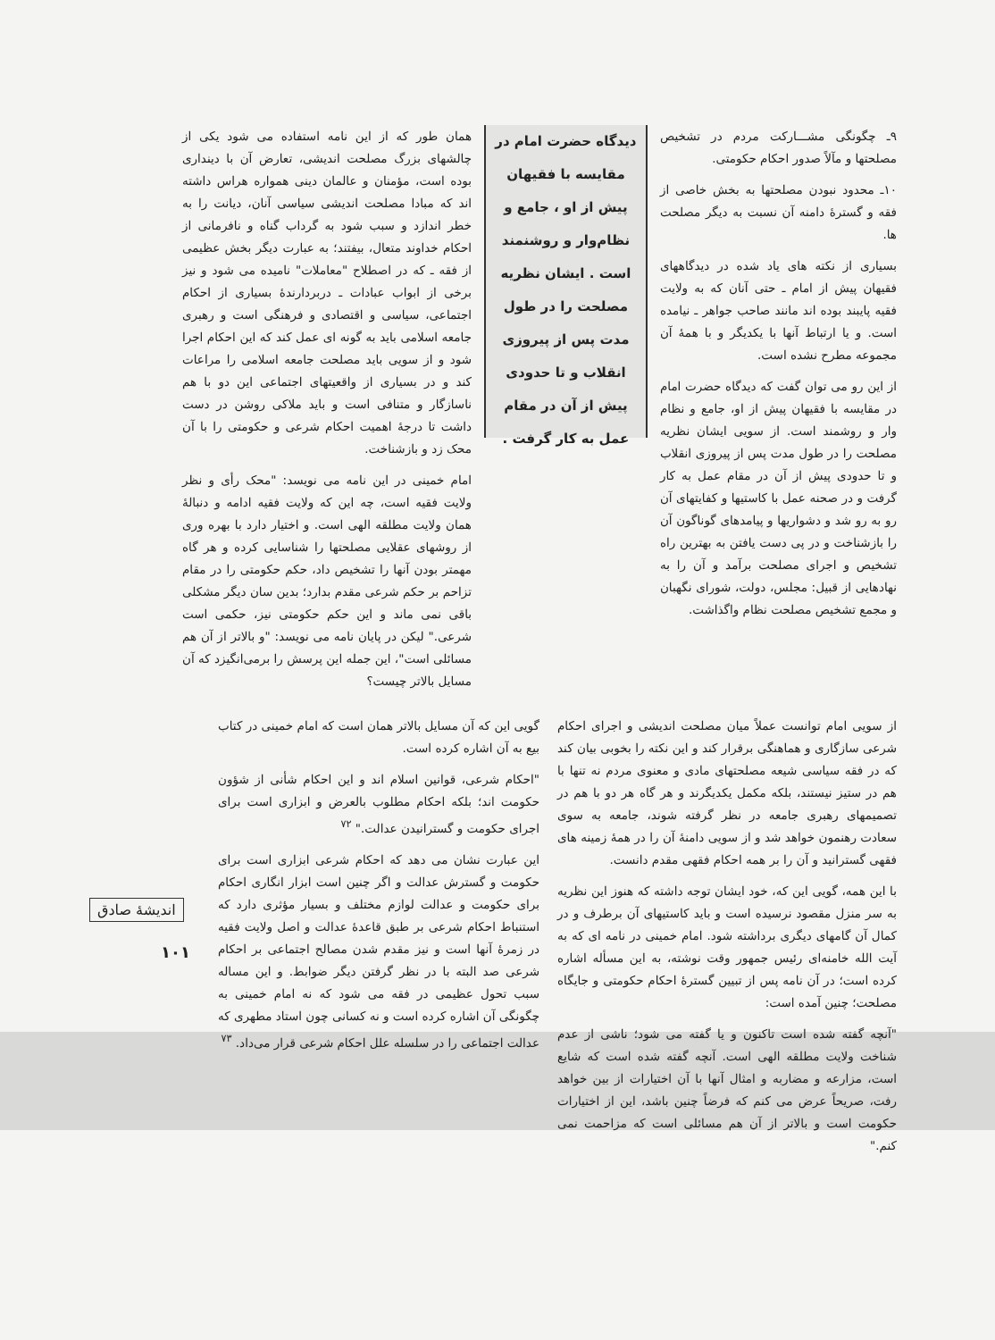۹ـ چگونگی مشـــارکت مردم در تشخیص مصلحتها و مآلاً صدور احکام حکومتی.
۱۰ـ محدود نبودن مصلحتها به بخش خاصی از فقه و گسترهٔ دامنه آن نسبت به دیگر مصلحت ها.
بسیاری از نکته های یاد شده در دیدگاههای فقیهان پیش از امام ـ حتی آنان که به ولایت فقیه پایبند بوده اند مانند صاحب جواهر ـ نیامده است. و یا ارتباط آنها با یکدیگر و با همهٔ آن مجموعه مطرح نشده است.
از این رو می توان گفت که دیدگاه حضرت امام در مقایسه با فقیهان پیش از او، جامع و نظام وار و روشمند است. از سویی ایشان نظریه مصلحت را در طول مدت پس از پیروزی انقلاب و تا حدودی پیش از آن در مقام عمل به کار گرفت و در صحنه عمل با کاستیها و کفایتهای آن رو به رو شد و دشواریها و پیامدهای گوناگون آن را بازشناخت و در پی دست یافتن به بهترین راه تشخیص و اجرای مصلحت برآمد و آن را به نهادهایی از قبیل: مجلس، دولت، شورای نگهبان و مجمع تشخیص مصلحت نظام واگذاشت.
دیدگاه حضرت امام در مقایسه با فقیهان پیش از او ، جامع و نظام‌وار و روشنمند است . ایشان نظریه مصلحت را در طول مدت پس از پیروزی انقلاب و تا حدودی پیش از آن در مقام عمل به کار گرفت .
همان طور که از این نامه استفاده می شود یکی از چالشهای بزرگ مصلحت اندیشی، تعارض آن با دینداری بوده است، مؤمنان و عالمان دینی همواره هراس داشته اند که مبادا مصلحت اندیشی سیاسی آنان، دیانت را به خطر اندازد و سبب شود به گرداب گناه و نافرمانی از احکام خداوند متعال، بیفتند؛ به عبارت دیگر بخش عظیمی از فقه ـ که در اصطلاح "معاملات" نامیده می شود و نیز برخی از ابواب عبادات ـ دربردارندهٔ بسیاری از احکام اجتماعی، سیاسی و اقتصادی و فرهنگی است و رهبری جامعه اسلامی باید به گونه ای عمل کند که این احکام اجرا شود و از سویی باید مصلحت جامعه اسلامی را مراعات کند و در بسیاری از واقعیتهای اجتماعی این دو با هم ناسازگار و متنافی است و باید ملاکی روشن در دست داشت تا درجهٔ اهمیت احکام شرعی و حکومتی را با آن محک زد و بازشناخت.
امام خمینی در این نامه می نویسد: "محک رأی و نظر ولایت فقیه است، چه این که ولایت فقیه ادامه و دنبالهٔ همان ولایت مطلقه الهی است. و اختیار دارد با بهره وری از روشهای عقلایی مصلحتها را شناسایی کرده و هر گاه مهمتر بودن آنها را تشخیص داد، حکم حکومتی را در مقام تزاحم بر حکم شرعی مقدم بدارد؛ بدین سان دیگر مشکلی باقی نمی ماند و این حکم حکومتی نیز، حکمی است شرعی." لیکن در پایان نامه می نویسد: "و بالاتر از آن هم مسائلی است"، این جمله این پرسش را برمی‌انگیزد که آن مسایل بالاتر چیست؟
از سویی امام توانست عملاً میان مصلحت اندیشی و اجرای احکام شرعی سازگاری و هماهنگی برقرار کند و این نکته را بخوبی بیان کند که در فقه سیاسی شیعه مصلحتهای مادی و معنوی مردم نه تنها با هم در ستیز نیستند، بلکه مکمل یکدیگرند و هر گاه هر دو با هم در تصمیمهای رهبری جامعه در نظر گرفته شوند، جامعه به سوی سعادت رهنمون خواهد شد و از سویی دامنهٔ آن را در همهٔ زمینه های فقهی گسترانید و آن را بر همه احکام فقهی مقدم دانست.
با این همه، گویی این که، خود ایشان توجه داشته که هنوز این نظریه به سر منزل مقصود نرسیده است و باید کاستیهای آن برطرف و در کمال آن گامهای دیگری برداشته شود. امام خمینی در نامه ای که به آیت الله خامنه‌ای رئیس جمهور وقت نوشته، به این مسأله اشاره کرده است؛ در آن نامه پس از تبیین گسترهٔ احکام حکومتی و جایگاه مصلحت؛ چنین آمده است:
"آنچه گفته شده است تاکنون و یا گفته می شود؛ ناشی از عدم شناخت ولایت مطلقه الهی است. آنچه گفته شده است که شایع است، مزارعه و مضاربه و امثال آنها با آن اختیارات از بین خواهد رفت، صریحاً عرض می کنم که فرضاً چنین باشد، این از اختیارات حکومت است و بالاتر از آن هم مسائلی است که مزاحمت نمی کنم."
گویی این که آن مسایل بالاتر همان است که امام خمینی در کتاب بیع به آن اشاره کرده است.
"احکام شرعی، قوانین اسلام اند و این احکام شأنی از شؤون حکومت اند؛ بلکه احکام مطلوب بالعرض و ابزاری است برای اجرای حکومت و گسترانیدن عدالت." <sup>۷۲</sup>
این عبارت نشان می دهد که احکام شرعی ابزاری است برای حکومت و گسترش عدالت و اگر چنین است ابزار انگاری احکام برای حکومت و عدالت لوازم مختلف و بسیار مؤثری دارد که استنباط احکام شرعی بر طبق قاعدهٔ عدالت و اصل ولایت فقیه در زمرهٔ آنها است و نیز مقدم شدن مصالح اجتماعی بر احکام شرعی صد البته با در نظر گرفتن دیگر ضوابط. و این مساله سبب تحول عظیمی در فقه می شود که نه امام خمینی به چگونگی آن اشاره کرده است و نه کسانی چون استاد مطهری که عدالت اجتماعی را در سلسله علل احکام شرعی قرار می‌داد. <sup>۷۳</sup>
اندیشهٔ صادق
۱۰۱